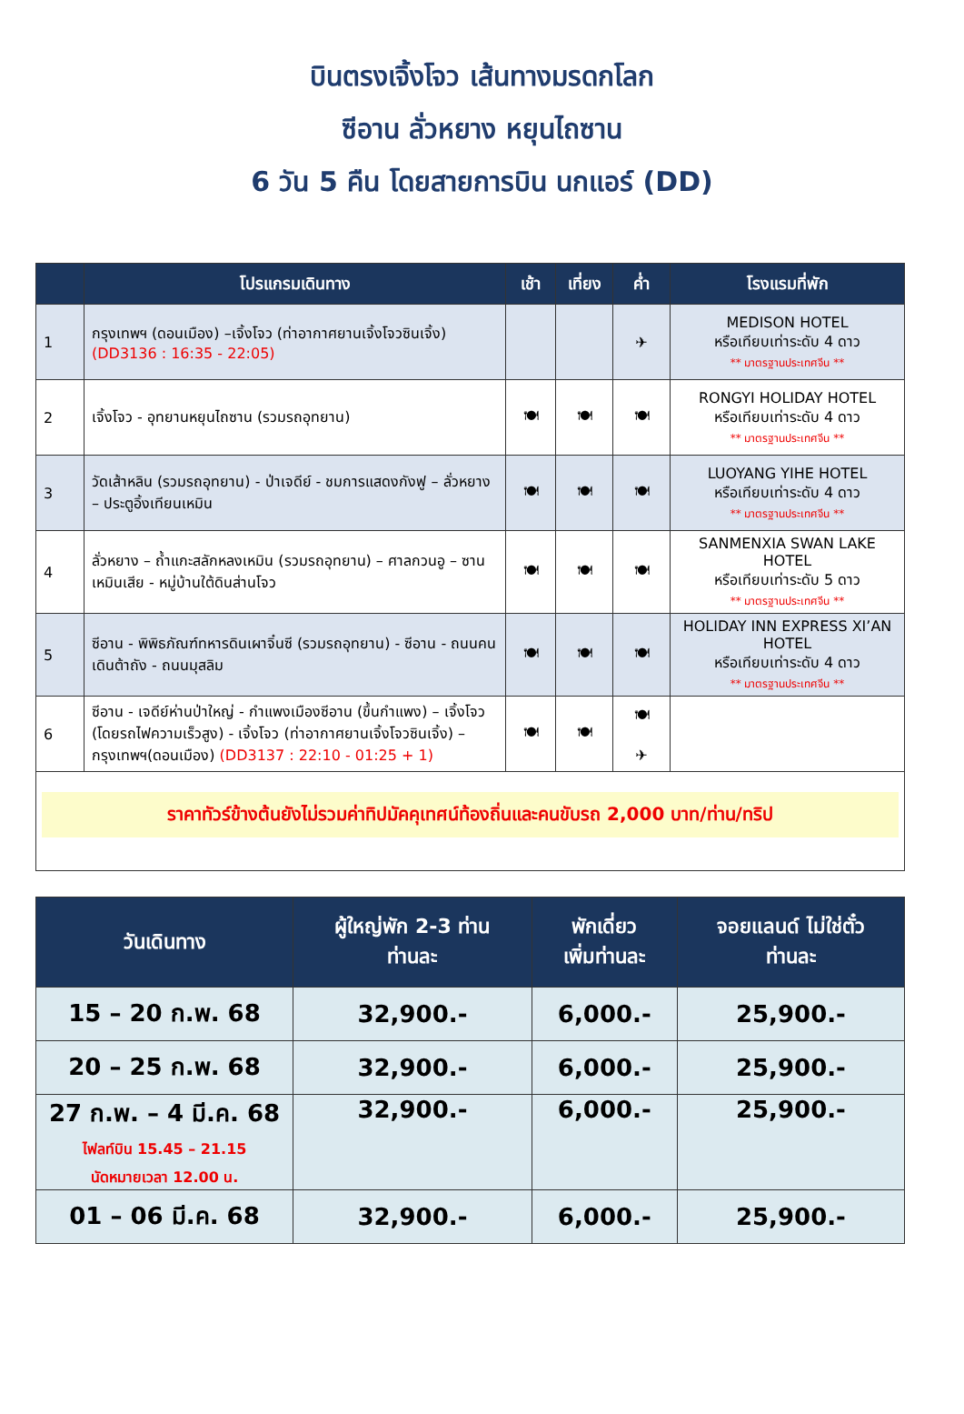บินตรงเจิ้งโจว เส้นทางมรดกโลก
ซีอาน ลั่วหยาง หยุนไถซาน
6 วัน 5 คืน โดยสายการบิน นกแอร์ (DD)
| | โปรแกรมเดินทาง | เช้า | เที่ยง | ค่ำ | โรงแรมที่พัก |
| --- | --- | --- | --- | --- | --- |
| 1 | กรุงเทพฯ (ดอนเมือง) –เจิ้งโจว (ท่าอากาศยานเจิ้งโจวซินเจิ้ง) (DD3136 : 16:35 - 22:05) | | | ✈ | MEDISON HOTEL หรือเทียบเท่าระดับ 4 ดาว ** มาตรฐานประเทศจีน ** |
| 2 | เจิ้งโจว - อุทยานหยุนไถซาน (รวมรถอุทยาน) | 🍽 | 🍽 | 🍽 | RONGYI HOLIDAY HOTEL หรือเทียบเท่าระดับ 4 ดาว ** มาตรฐานประเทศจีน ** |
| 3 | วัดเส้าหลิน (รวมรถอุทยาน) - ป่าเจดีย์ - ชมการแสดงกังฟู – ลั่วหยาง – ประตูอิ้งเทียนเหมิน | 🍽 | 🍽 | 🍽 | LUOYANG YIHE HOTEL หรือเทียบเท่าระดับ 4 ดาว ** มาตรฐานประเทศจีน ** |
| 4 | ลั่วหยาง – ถ้ำแกะสลักหลงเหมิน (รวมรถอุทยาน) – ศาลกวนอู – ซานเหมินเสีย - หมู่บ้านใต้ดินส่านโจว | 🍽 | 🍽 | 🍽 | SANMENXIA SWAN LAKE HOTEL หรือเทียบเท่าระดับ 5 ดาว ** มาตรฐานประเทศจีน ** |
| 5 | ซีอาน - พิพิธภัณฑ์ทหารดินเผาจิ๋นซี (รวมรถอุทยาน) - ซีอาน - ถนนคนเดินต้าถัง - ถนนมุสลิม | 🍽 | 🍽 | 🍽 | HOLIDAY INN EXPRESS XI’AN HOTEL หรือเทียบเท่าระดับ 4 ดาว ** มาตรฐานประเทศจีน ** |
| 6 | ซีอาน - เจดีย์ห่านป่าใหญ่ - กำแพงเมืองซีอาน (ขึ้นกำแพง) – เจิ้งโจว (โดยรถไฟความเร็วสูง) - เจิ้งโจว (ท่าอากาศยานเจิ้งโจวซินเจิ้ง) – กรุงเทพฯ(ดอนเมือง) (DD3137 : 22:10 - 01:25 + 1) | 🍽 | 🍽 | 🍽 ✈ | |
| ราคาทัวร์ข้างต้นยังไม่รวมค่าทิปมัคคุเทศน์ท้องถิ่นและคนขับรถ 2,000 บาท/ท่าน/ทริป | | | | | |
| วันเดินทาง | ผู้ใหญ่พัก 2-3 ท่าน ท่านละ | พักเดี่ยว เพิ่มท่านละ | จอยแลนด์ ไม่ใช่ตั๋ว ท่านละ |
| --- | --- | --- | --- |
| 15 – 20 ก.พ. 68 | 32,900.- | 6,000.- | 25,900.- |
| 20 – 25 ก.พ. 68 | 32,900.- | 6,000.- | 25,900.- |
| 27 ก.พ. – 4 มี.ค. 68 ไฟลท์บิน 15.45 – 21.15 นัดหมายเวลา 12.00 น. | 32,900.- | 6,000.- | 25,900.- |
| 01 – 06 มี.ค. 68 | 32,900.- | 6,000.- | 25,900.- |